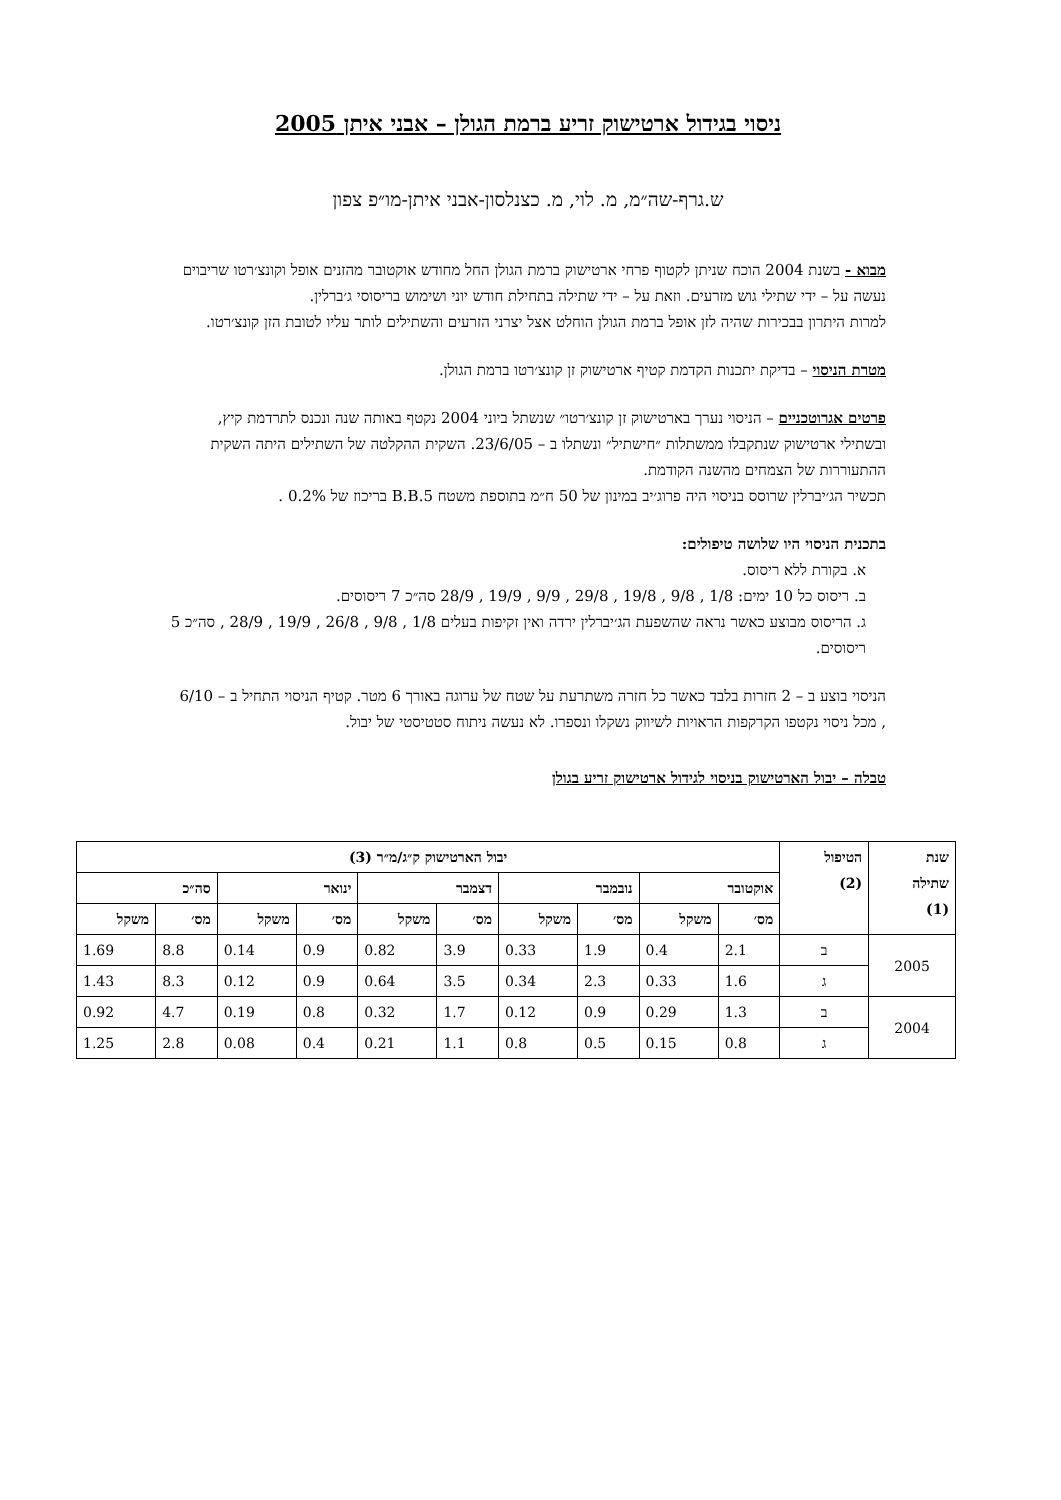ניסוי בגידול ארטישוק זריע ברמת הגולן – אבני איתן 2005
ש.גרף-שה״מ, מ. לוי, מ. כצנלסון-אבני איתן-מו״פ צפון
מבוא - בשנת 2004 הוכח שניתן לקטוף פרחי ארטישוק ברמת הגולן החל מחודש אוקטובר מהזנים אופל וקונצ׳רטו שריבוים נעשה על – ידי שתילי גוש מזרעים. וזאת על – ידי שתילה בתחילת חודש יוני ושימוש בריסוסי ג׳ברלין.
למרות היתרון בבכירות שהיה לזן אופל ברמת הגולן הוחלט אצל יצרני הזרעים והשתילים לותר עליו לטובת הזן קונצ׳רטו.
מטרת הניסוי – בדיקת יתכנות הקדמת קטיף ארטישוק זן קונצ׳רטו ברמת הגולן.
פרטים אגרוטכניים – הניסוי נערך בארטישוק זן קונצ׳רטו״ שנשתל ביוני 2004 נקטף באותה שנה ונכנס לתרדמת קיץ, ובשתילי ארטישוק שנתקבלו ממשתלות ״חישתיל״ ונשתלו ב – 23/6/05. השקית ההקלטה של השתילים היתה השקית ההתעוררות של הצמחים מהשנה הקודמת.
תכשיר הג׳יברלין שרוסס בניסוי היה פרוג׳יב במינון של 50 ח״מ בתוספת משטח B.B.5 בריכוז של 0.2% .
בתכנית הניסוי היו שלושה טיפולים:
א. בקורת ללא ריסוס.
ב. ריסוס כל 10 ימים: 1/8 , 9/8 , 19/8 , 29/8 , 9/9 , 19/9 , 28/9 סה״כ 7 ריסוסים.
ג. הריסוס מבוצע כאשר נראה שהשפעת הג׳יברלין ירדה ואין זקיפות בעלים 1/8 , 9/8 , 26/8 , 19/9 , 28/9 , סה״כ 5 ריסוסים.
הניסוי בוצע ב – 2 חזרות בלבד כאשר כל חזרה משתרעת על שטח של ערוגה באורך 6 מטר. קטיף הניסוי התחיל ב – 6/10 , מכל ניסוי נקטפו הקרקפות הראויות לשיווק נשקלו ונספרו. לא נעשה ניתוח סטטיסטי של יבול.
טבלה – יבול הארטישוק בניסוי לגידול ארטישוק זריע בגולן
| שנת שתילה (1) | הטיפול (2) | יבול הארטישוק ק״ג/מ״ר (3) | | | | | | | | | |
| --- | --- | --- | --- | --- | --- | --- | --- | --- | --- | --- | --- |
| | | אוקטובר | | נובמבר | | דצמבר | | ינואר | | סה״כ | |
| | | מס׳ | משקל | מס׳ | משקל | מס׳ | משקל | מס׳ | משקל | מס׳ | משקל |
| 2005 | ב | 2.1 | 0.4 | 1.9 | 0.33 | 3.9 | 0.82 | 0.9 | 0.14 | 8.8 | 1.69 |
| | ג | 1.6 | 0.33 | 2.3 | 0.34 | 3.5 | 0.64 | 0.9 | 0.12 | 8.3 | 1.43 |
| 2004 | ב | 1.3 | 0.29 | 0.9 | 0.12 | 1.7 | 0.32 | 0.8 | 0.19 | 4.7 | 0.92 |
| | ג | 0.8 | 0.15 | 0.5 | 0.8 | 1.1 | 0.21 | 0.4 | 0.08 | 2.8 | 1.25 |